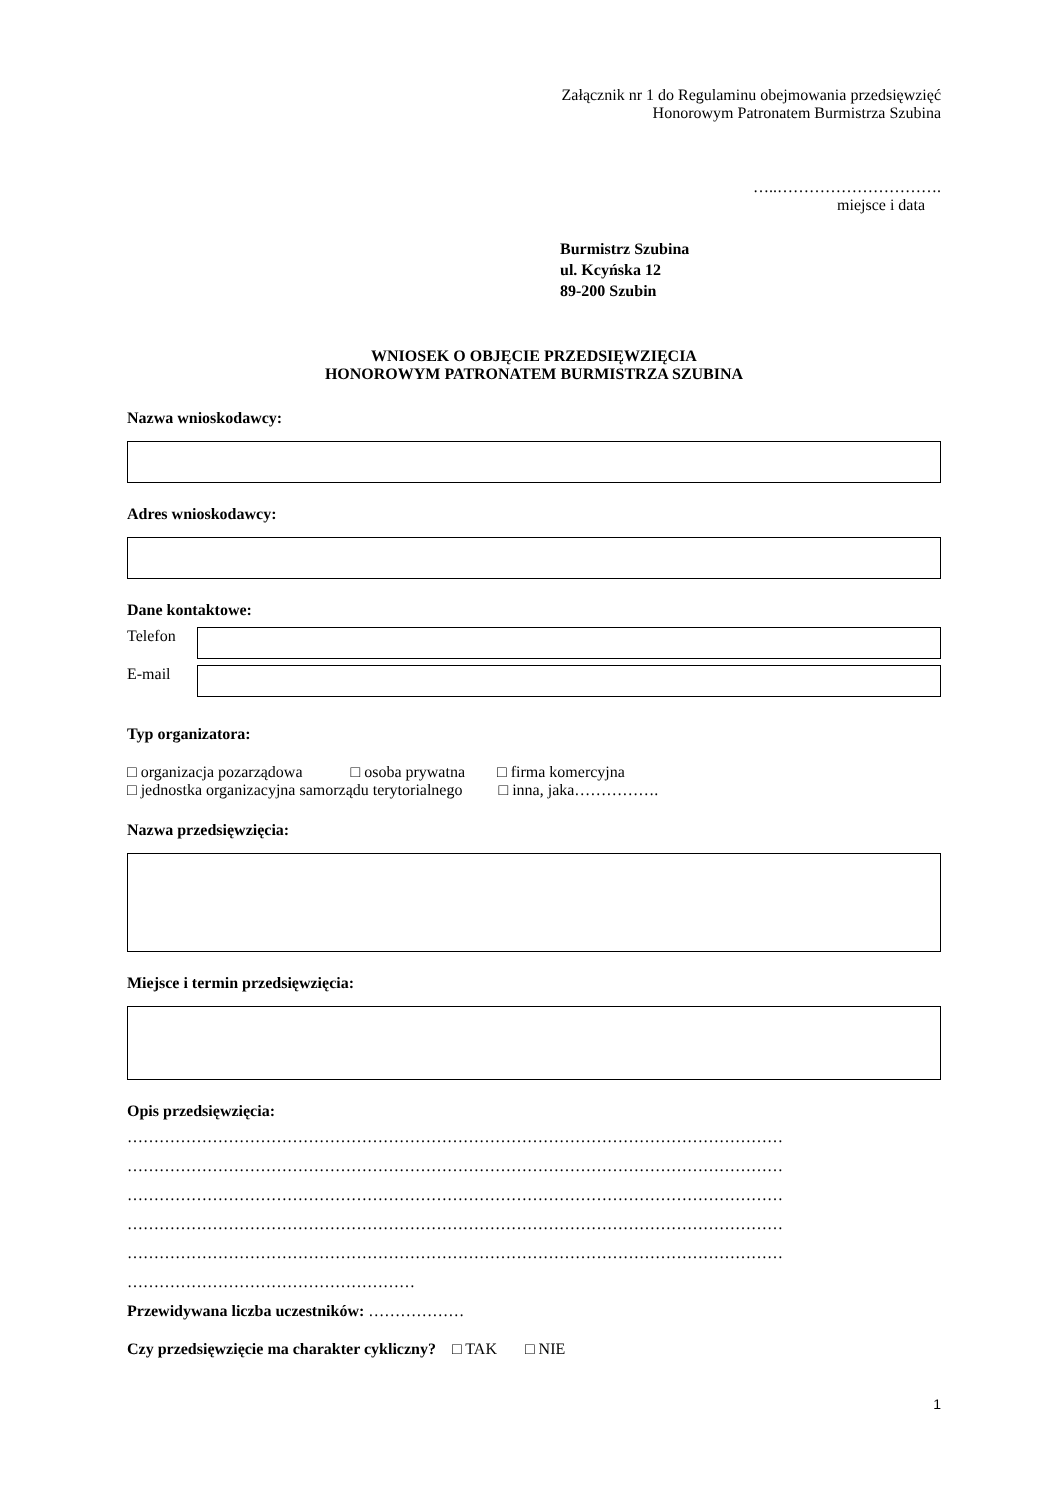Załącznik nr 1 do Regulaminu obejmowania przedsięwzięć
Honorowym Patronatem Burmistrza Szubina
…..………………………….
miejsce i data
Burmistrz Szubina
ul. Kcyńska 12
89-200 Szubin
WNIOSEK O OBJĘCIE PRZEDSIĘWZIĘCIA
HONOROWYM PATRONATEM BURMISTRZA SZUBINA
Nazwa wnioskodawcy:
Adres wnioskodawcy:
Dane kontaktowe:
Telefon
E-mail
Typ organizatora:
□ organizacja pozarządowa □ osoba prywatna □ firma komercyjna
□ jednostka organizacyjna samorządu terytorialnego □ inna, jaka…………….
Nazwa przedsięwzięcia:
Miejsce i termin przedsięwzięcia:
Opis przedsięwzięcia:
……………………………………………………………………………………………………………
……………………………………………………………………………………………………………
……………………………………………………………………………………………………………
……………………………………………………………………………………………………………
……………………………………………………………………………………………………………
………………………………………………
Przewidywana liczba uczestników: ………………
Czy przedsięwzięcie ma charakter cykliczny? □ TAK □ NIE
1